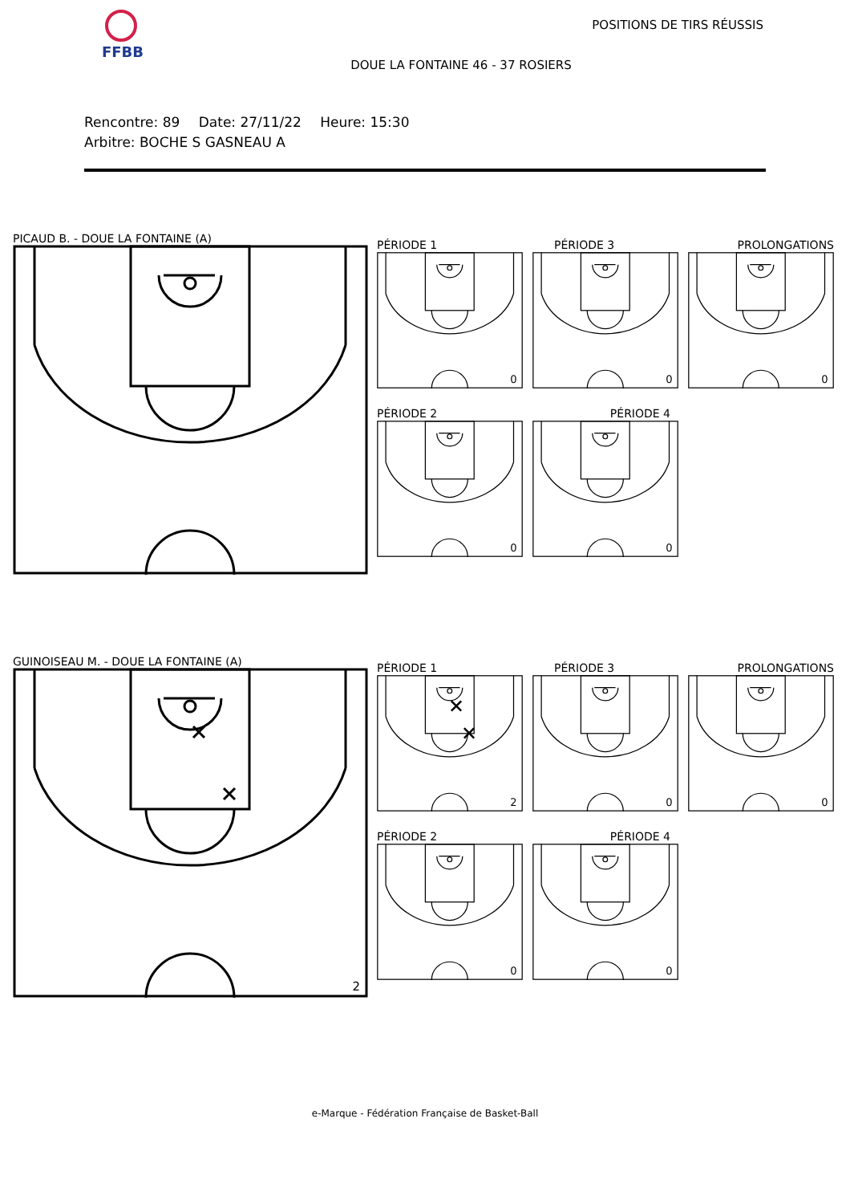FFBB
POSITIONS DE TIRS RÉUSSIS
DOUE LA FONTAINE 46 - 37 ROSIERS
Rencontre: 89 Date: 27/11/22 Heure: 15:30
Arbitre: BOCHE S GASNEAU A
PICAUD B. - DOUE LA FONTAINE (A)
PÉRIODE 1
0
PÉRIODE 3
0
PROLONGATIONS
0
PÉRIODE 2
0
PÉRIODE 4
0
GUINOISEAU M. - DOUE LA FONTAINE (A)
2
PÉRIODE 1
2
PÉRIODE 3
0
PROLONGATIONS
0
PÉRIODE 2
0
PÉRIODE 4
0
e-Marque - Fédération Française de Basket-Ball